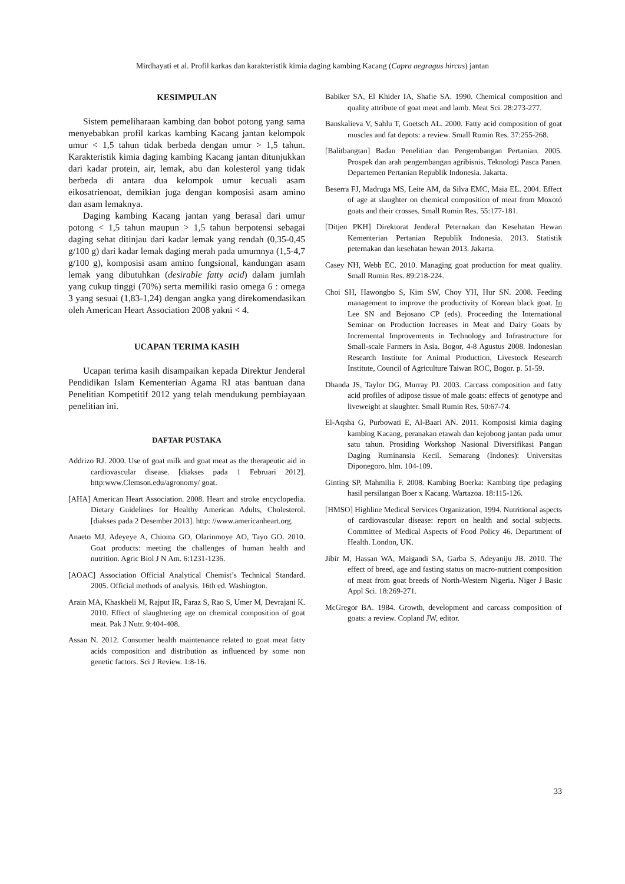Mirdhayati et al. Profil karkas dan karakteristik kimia daging kambing Kacang (Capra aegragus hircus) jantan
KESIMPULAN
Sistem pemeliharaan kambing dan bobot potong yang sama menyebabkan profil karkas kambing Kacang jantan kelompok umur < 1,5 tahun tidak berbeda dengan umur > 1,5 tahun. Karakteristik kimia daging kambing Kacang jantan ditunjukkan dari kadar protein, air, lemak, abu dan kolesterol yang tidak berbeda di antara dua kelompok umur kecuali asam eikosatrienoat, demikian juga dengan komposisi asam amino dan asam lemaknya.
Daging kambing Kacang jantan yang berasal dari umur potong < 1,5 tahun maupun > 1,5 tahun berpotensi sebagai daging sehat ditinjau dari kadar lemak yang rendah (0,35-0,45 g/100 g) dari kadar lemak daging merah pada umumnya (1,5-4,7 g/100 g), komposisi asam amino fungsional, kandungan asam lemak yang dibutuhkan (desirable fatty acid) dalam jumlah yang cukup tinggi (70%) serta memiliki rasio omega 6 : omega 3 yang sesuai (1,83-1,24) dengan angka yang direkomendasikan oleh American Heart Association 2008 yakni < 4.
UCAPAN TERIMA KASIH
Ucapan terima kasih disampaikan kepada Direktur Jenderal Pendidikan Islam Kementerian Agama RI atas bantuan dana Penelitian Kompetitif 2012 yang telah mendukung pembiayaan penelitian ini.
DAFTAR PUSTAKA
Addrizo RJ. 2000. Use of goat milk and goat meat as the therapeutic aid in cardiovascular disease. [diakses pada 1 Februari 2012]. http:www.Clemson.edu/agronomy/ goat.
[AHA] American Heart Association. 2008. Heart and stroke encyclopedia. Dietary Guidelines for Healthy American Adults, Cholesterol. [diakses pada 2 Desember 2013]. http: //www.americanheart.org.
Anaeto MJ, Adeyeye A, Chioma GO, Olarinmoye AO, Tayo GO. 2010. Goat products: meeting the challenges of human health and nutrition. Agric Biol J N Am. 6:1231-1236.
[AOAC] Association Official Analytical Chemist’s Technical Standard. 2005. Official methods of analysis. 16th ed. Washington.
Arain MA, Khaskheli M, Rajput IR, Faraz S, Rao S, Umer M, Devrajani K. 2010. Effect of slaughtering age on chemical composition of goat meat. Pak J Nutr. 9:404-408.
Assan N. 2012. Consumer health maintenance related to goat meat fatty acids composition and distribution as influenced by some non genetic factors. Sci J Review. 1:8-16.
Babiker SA, El Khider IA, Shafie SA. 1990. Chemical composition and quality attribute of goat meat and lamb. Meat Sci. 28:273-277.
Banskalieva V, Sahlu T, Goetsch AL. 2000. Fatty acid composition of goat muscles and fat depots: a review. Small Rumin Res. 37:255-268.
[Balitbangtan] Badan Penelitian dan Pengembangan Pertanian. 2005. Prospek dan arah pengembangan agribisnis. Teknologi Pasca Panen. Departemen Pertanian Republik Indonesia. Jakarta.
Beserra FJ, Madruga MS, Leite AM, da Silva EMC, Maia EL. 2004. Effect of age at slaughter on chemical composition of meat from Moxotó goats and their crosses. Small Rumin Res. 55:177-181.
[Ditjen PKH] Direktorat Jenderal Peternakan dan Kesehatan Hewan Kementerian Pertanian Republik Indonesia. 2013. Statistik peternakan dan kesehatan hewan 2013. Jakarta.
Casey NH, Webb EC. 2010. Managing goat production for meat quality. Small Rumin Res. 89:218-224.
Choi SH, Hawongbo S, Kim SW, Choy YH, Hur SN. 2008. Feeding management to improve the productivity of Korean black goat. In Lee SN and Bejosano CP (eds). Proceeding the International Seminar on Production Increases in Meat and Dairy Goats by Incremental Improvements in Technology and Infrastructure for Small-scale Farmers in Asia. Bogor, 4-8 Agustus 2008. Indonesian Research Institute for Animal Production, Livestock Research Institute, Council of Agriculture Taiwan ROC, Bogor. p. 51-59.
Dhanda JS, Taylor DG, Murray PJ. 2003. Carcass composition and fatty acid profiles of adipose tissue of male goats: effects of genotype and liveweight at slaughter. Small Rumin Res. 50:67-74.
El-Aqsha G, Purbowati E, Al-Baari AN. 2011. Komposisi kimia daging kambing Kacang, peranakan etawah dan kejobong jantan pada umur satu tahun. Prosiding Workshop Nasional Diversifikasi Pangan Daging Ruminansia Kecil. Semarang (Indones): Universitas Diponegoro. hlm. 104-109.
Ginting SP, Mahmilia F. 2008. Kambing Boerka: Kambing tipe pedaging hasil persilangan Boer x Kacang. Wartazoa. 18:115-126.
[HMSO] Highline Medical Services Organization, 1994. Nutritional aspects of cardiovascular disease: report on health and social subjects. Committee of Medical Aspects of Food Policy 46. Department of Health. London, UK.
Jibir M, Hassan WA, Maigandi SA, Garba S, Adeyaniju JB. 2010. The effect of breed, age and fasting status on macro-nutrient composition of meat from goat breeds of North-Western Nigeria. Niger J Basic Appl Sci. 18:269-271.
McGregor BA. 1984. Growth, development and carcass composition of goats: a review. Copland JW, editor.
33